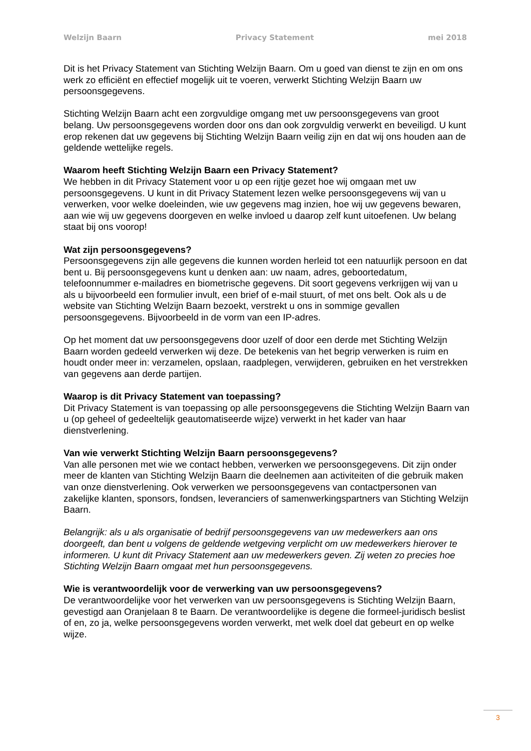Welzijn Baarn Privacy Statement mei 2018
Dit is het Privacy Statement van Stichting Welzijn Baarn. Om u goed van dienst te zijn en om ons werk zo efficiënt en effectief mogelijk uit te voeren, verwerkt Stichting Welzijn Baarn uw persoonsgegevens.
Stichting Welzijn Baarn acht een zorgvuldige omgang met uw persoonsgegevens van groot belang. Uw persoonsgegevens worden door ons dan ook zorgvuldig verwerkt en beveiligd. U kunt erop rekenen dat uw gegevens bij Stichting Welzijn Baarn veilig zijn en dat wij ons houden aan de geldende wettelijke regels.
Waarom heeft Stichting Welzijn Baarn een Privacy Statement?
We hebben in dit Privacy Statement voor u op een rijtje gezet hoe wij omgaan met uw persoonsgegevens. U kunt in dit Privacy Statement lezen welke persoonsgegevens wij van u verwerken, voor welke doeleinden, wie uw gegevens mag inzien, hoe wij uw gegevens bewaren, aan wie wij uw gegevens doorgeven en welke invloed u daarop zelf kunt uitoefenen. Uw belang staat bij ons voorop!
Wat zijn persoonsgegevens?
Persoonsgegevens zijn alle gegevens die kunnen worden herleid tot een natuurlijk persoon en dat bent u. Bij persoonsgegevens kunt u denken aan: uw naam, adres, geboortedatum, telefoonnummer e-mailadres en biometrische gegevens. Dit soort gegevens verkrijgen wij van u als u bijvoorbeeld een formulier invult, een brief of e-mail stuurt, of met ons belt. Ook als u de website van Stichting Welzijn Baarn bezoekt, verstrekt u ons in sommige gevallen persoonsgegevens. Bijvoorbeeld in de vorm van een IP-adres.
Op het moment dat uw persoonsgegevens door uzelf of door een derde met Stichting Welzijn Baarn worden gedeeld verwerken wij deze. De betekenis van het begrip verwerken is ruim en houdt onder meer in: verzamelen, opslaan, raadplegen, verwijderen, gebruiken en het verstrekken van gegevens aan derde partijen.
Waarop is dit Privacy Statement van toepassing?
Dit Privacy Statement is van toepassing op alle persoonsgegevens die Stichting Welzijn Baarn van u (op geheel of gedeeltelijk geautomatiseerde wijze) verwerkt in het kader van haar dienstverlening.
Van wie verwerkt Stichting Welzijn Baarn persoonsgegevens?
Van alle personen met wie we contact hebben, verwerken we persoonsgegevens. Dit zijn onder meer de klanten van Stichting Welzijn Baarn die deelnemen aan activiteiten of die gebruik maken van onze dienstverlening. Ook verwerken we persoonsgegevens van contactpersonen van zakelijke klanten, sponsors, fondsen, leveranciers of samenwerkingspartners van Stichting Welzijn Baarn.
Belangrijk: als u als organisatie of bedrijf persoonsgegevens van uw medewerkers aan ons doorgeeft, dan bent u volgens de geldende wetgeving verplicht om uw medewerkers hierover te informeren. U kunt dit Privacy Statement aan uw medewerkers geven. Zij weten zo precies hoe Stichting Welzijn Baarn omgaat met hun persoonsgegevens.
Wie is verantwoordelijk voor de verwerking van uw persoonsgegevens?
De verantwoordelijke voor het verwerken van uw persoonsgegevens is Stichting Welzijn Baarn, gevestigd aan Oranjelaan 8 te Baarn. De verantwoordelijke is degene die formeel-juridisch beslist of en, zo ja, welke persoonsgegevens worden verwerkt, met welk doel dat gebeurt en op welke wijze.
3